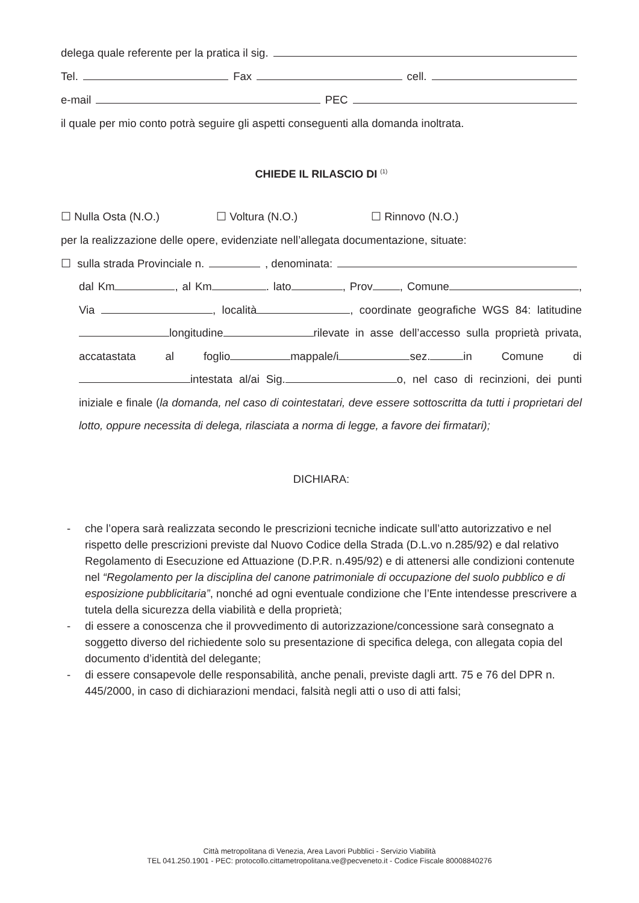delega quale referente per la pratica il sig.
Tel. Fax cell.
e-mail PEC
il quale per mio conto potrà seguire gli aspetti conseguenti alla domanda inoltrata.
CHIEDE IL RILASCIO DI <sup>(1)</sup>
☐ Nulla Osta (N.O.) ☐ Voltura (N.O.) ☐ Rinnovo (N.O.)
per la realizzazione delle opere, evidenziate nell’allegata documentazione, situate:
☐ sulla strada Provinciale n. , denominata:
dal Km , al Km . lato , Prov , Comune , Via , località , coordinate geografiche WGS 84: latitudine longitudine rilevate in asse dell’accesso sulla proprietà privata, accatastata al foglio mappale/i sez. in Comune di intestata al/ai Sig. o, nel caso di recinzioni, dei punti iniziale e finale (la domanda, nel caso di cointestatari, deve essere sottoscritta da tutti i proprietari del lotto, oppure necessita di delega, rilasciata a norma di legge, a favore dei firmatari);
DICHIARA:
- che l’opera sarà realizzata secondo le prescrizioni tecniche indicate sull’atto autorizzativo e nel rispetto delle prescrizioni previste dal Nuovo Codice della Strada (D.L.vo n.285/92) e dal relativo Regolamento di Esecuzione ed Attuazione (D.P.R. n.495/92) e di attenersi alle condizioni contenute nel “Regolamento per la disciplina del canone patrimoniale di occupazione del suolo pubblico e di esposizione pubblicitaria”, nonché ad ogni eventuale condizione che l’Ente intendesse prescrivere a tutela della sicurezza della viabilità e della proprietà;
- di essere a conoscenza che il provvedimento di autorizzazione/concessione sarà consegnato a soggetto diverso del richiedente solo su presentazione di specifica delega, con allegata copia del documento d’identità del delegante;
- di essere consapevole delle responsabilità, anche penali, previste dagli artt. 75 e 76 del DPR n. 445/2000, in caso di dichiarazioni mendaci, falsità negli atti o uso di atti falsi;
Città metropolitana di Venezia, Area Lavori Pubblici - Servizio Viabilità
TEL 041.250.1901 - PEC: protocollo.cittametropolitana.ve@pecveneto.it - Codice Fiscale 80008840276